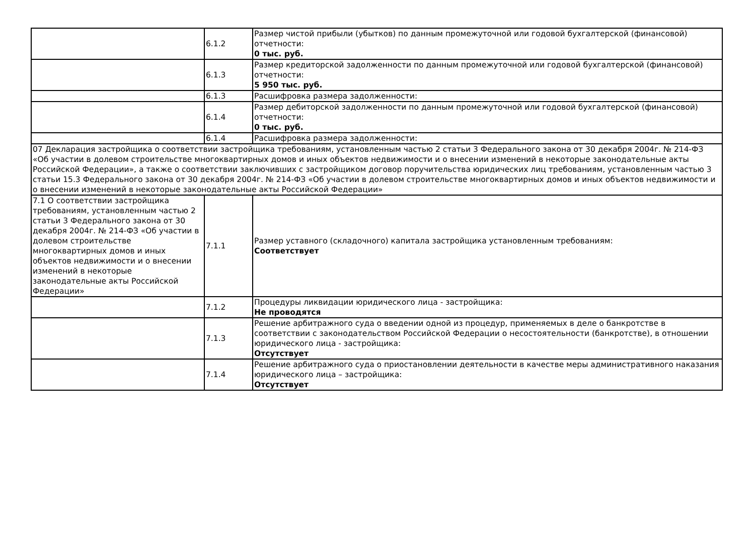| | 6.1.2 | Размер чистой прибыли (убытков) по данным промежуточной или годовой бухгалтерской (финансовой) отчетности: 0 тыс. руб. |
| | 6.1.3 | Размер кредиторской задолженности по данным промежуточной или годовой бухгалтерской (финансовой) отчетности: 5 950 тыс. руб. |
| | 6.1.3 | Расшифровка размера задолженности: |
| | 6.1.4 | Размер дебиторской задолженности по данным промежуточной или годовой бухгалтерской (финансовой) отчетности: 0 тыс. руб. |
| | 6.1.4 | Расшифровка размера задолженности: |
| 07 Декларация застройщика о соответствии застройщика требованиям, установленным частью 2 статьи 3 Федерального закона от 30 декабря 2004г. № 214-ФЗ «Об участии в долевом строительстве многоквартирных домов и иных объектов недвижимости и о внесении изменений в некоторые законодательные акты Российской Федерации», а также о соответствии заключивших с застройщиком договор поручительства юридических лиц требованиям, установленным частью 3 статьи 15.3 Федерального закона от 30 декабря 2004г. № 214-ФЗ «Об участии в долевом строительстве многоквартирных домов и иных объектов недвижимости и о внесении изменений в некоторые законодательные акты Российской Федерации» | | |
| 7.1 О соответствии застройщика требованиям, установленным частью 2 статьи 3 Федерального закона от 30 декабря 2004г. № 214-ФЗ «Об участии в долевом строительстве многоквартирных домов и иных объектов недвижимости и о внесении изменений в некоторые законодательные акты Российской Федерации» | 7.1.1 | Размер уставного (складочного) капитала застройщика установленным требованиям: Соответствует |
| | 7.1.2 | Процедуры ликвидации юридического лица - застройщика: Не проводятся |
| | 7.1.3 | Решение арбитражного суда о введении одной из процедур, применяемых в деле о банкротстве в соответствии с законодательством Российской Федерации о несостоятельности (банкротстве), в отношении юридического лица - застройщика: Отсутствует |
| | 7.1.4 | Решение арбитражного суда о приостановлении деятельности в качестве меры административного наказания юридического лица – застройщика: Отсутствует |